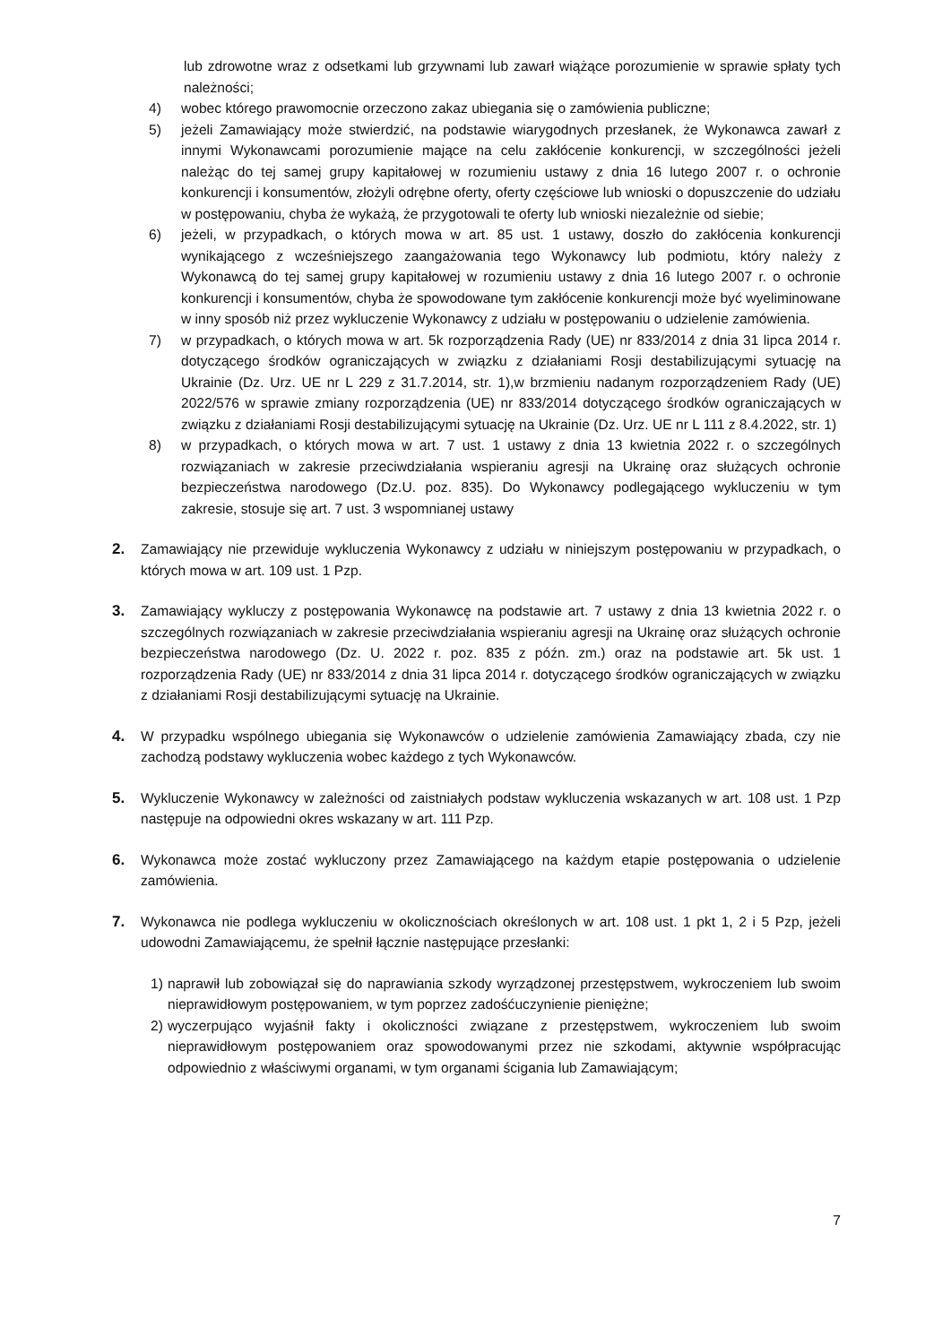lub zdrowotne wraz z odsetkami lub grzywnami lub zawarł wiążące porozumienie w sprawie spłaty tych należności;
4) wobec którego prawomocnie orzeczono zakaz ubiegania się o zamówienia publiczne;
5) jeżeli Zamawiający może stwierdzić, na podstawie wiarygodnych przesłanek, że Wykonawca zawarł z innymi Wykonawcami porozumienie mające na celu zakłócenie konkurencji, w szczególności jeżeli należąc do tej samej grupy kapitałowej w rozumieniu ustawy z dnia 16 lutego 2007 r. o ochronie konkurencji i konsumentów, złożyli odrębne oferty, oferty częściowe lub wnioski o dopuszczenie do udziału w postępowaniu, chyba że wykażą, że przygotowali te oferty lub wnioski niezależnie od siebie;
6) jeżeli, w przypadkach, o których mowa w art. 85 ust. 1 ustawy, doszło do zakłócenia konkurencji wynikającego z wcześniejszego zaangażowania tego Wykonawcy lub podmiotu, który należy z Wykonawcą do tej samej grupy kapitałowej w rozumieniu ustawy z dnia 16 lutego 2007 r. o ochronie konkurencji i konsumentów, chyba że spowodowane tym zakłócenie konkurencji może być wyeliminowane w inny sposób niż przez wykluczenie Wykonawcy z udziału w postępowaniu o udzielenie zamówienia.
7) w przypadkach, o których mowa w art. 5k rozporządzenia Rady (UE) nr 833/2014 z dnia 31 lipca 2014 r. dotyczącego środków ograniczających w związku z działaniami Rosji destabilizującymi sytuację na Ukrainie (Dz. Urz. UE nr L 229 z 31.7.2014, str. 1),w brzmieniu nadanym rozporządzeniem Rady (UE) 2022/576 w sprawie zmiany rozporządzenia (UE) nr 833/2014 dotyczącego środków ograniczających w związku z działaniami Rosji destabilizującymi sytuację na Ukrainie (Dz. Urz. UE nr L 111 z 8.4.2022, str. 1)
8) w przypadkach, o których mowa w art. 7 ust. 1 ustawy z dnia 13 kwietnia 2022 r. o szczególnych rozwiązaniach w zakresie przeciwdziałania wspieraniu agresji na Ukrainę oraz służących ochronie bezpieczeństwa narodowego (Dz.U. poz. 835). Do Wykonawcy podlegającego wykluczeniu w tym zakresie, stosuje się art. 7 ust. 3 wspomnianej ustawy
2. Zamawiający nie przewiduje wykluczenia Wykonawcy z udziału w niniejszym postępowaniu w przypadkach, o których mowa w art. 109 ust. 1 Pzp.
3. Zamawiający wykluczy z postępowania Wykonawcę na podstawie art. 7 ustawy z dnia 13 kwietnia 2022 r. o szczególnych rozwiązaniach w zakresie przeciwdziałania wspieraniu agresji na Ukrainę oraz służących ochronie bezpieczeństwa narodowego (Dz. U. 2022 r. poz. 835 z późn. zm.) oraz na podstawie art. 5k ust. 1 rozporządzenia Rady (UE) nr 833/2014 z dnia 31 lipca 2014 r. dotyczącego środków ograniczających w związku z działaniami Rosji destabilizującymi sytuację na Ukrainie.
4. W przypadku wspólnego ubiegania się Wykonawców o udzielenie zamówienia Zamawiający zbada, czy nie zachodzą podstawy wykluczenia wobec każdego z tych Wykonawców.
5. Wykluczenie Wykonawcy w zależności od zaistniałych podstaw wykluczenia wskazanych w art. 108 ust. 1 Pzp następuje na odpowiedni okres wskazany w art. 111 Pzp.
6. Wykonawca może zostać wykluczony przez Zamawiającego na każdym etapie postępowania o udzielenie zamówienia.
7. Wykonawca nie podlega wykluczeniu w okolicznościach określonych w art. 108 ust. 1 pkt 1, 2 i 5 Pzp, jeżeli udowodni Zamawiającemu, że spełnił łącznie następujące przesłanki:
1) naprawił lub zobowiązał się do naprawiania szkody wyrządzonej przestępstwem, wykroczeniem lub swoim nieprawidłowym postępowaniem, w tym poprzez zadośćuczynienie pieniężne;
2) wyczerpująco wyjaśnił fakty i okoliczności związane z przestępstwem, wykroczeniem lub swoim nieprawidłowym postępowaniem oraz spowodowanymi przez nie szkodami, aktywnie współpracując odpowiednio z właściwymi organami, w tym organami ścigania lub Zamawiającym;
7